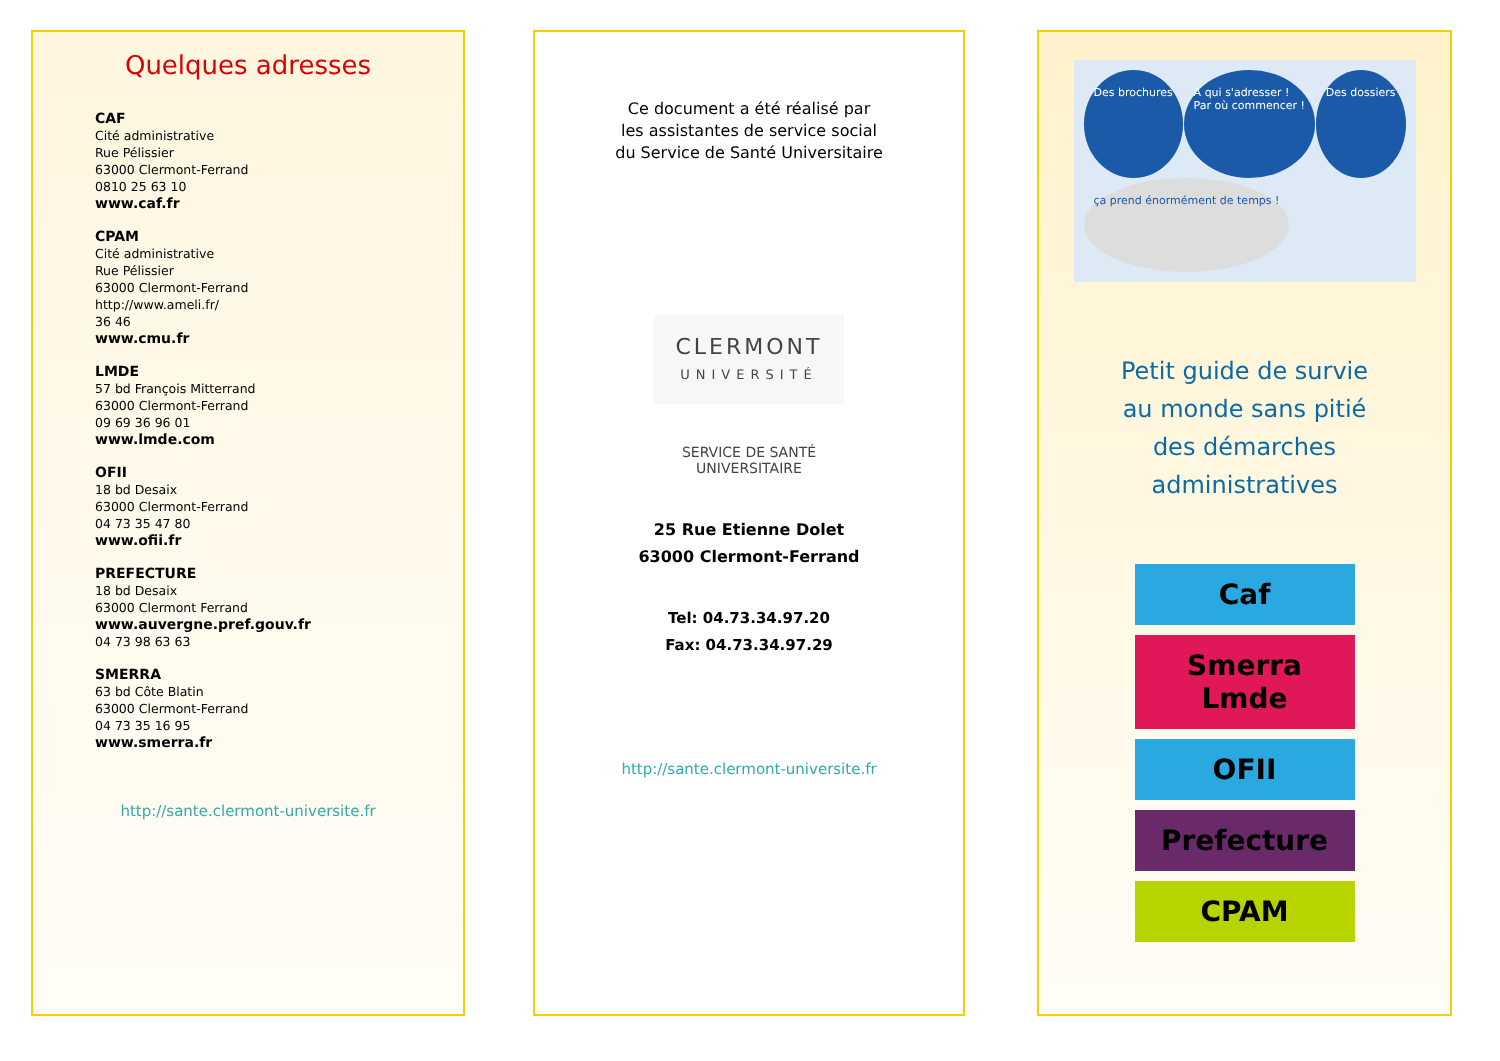Quelques adresses
CAF
Cité administrative
Rue Pélissier
63000 Clermont-Ferrand
0810 25 63 10
www.caf.fr
CPAM
Cité administrative
Rue Pélissier
63000 Clermont-Ferrand
http://www.ameli.fr/
36 46
www.cmu.fr
LMDE
57 bd François Mitterrand
63000 Clermont-Ferrand
09 69 36 96 01
www.lmde.com
OFII
18 bd Desaix
63000 Clermont-Ferrand
04 73 35 47 80
www.ofii.fr
PREFECTURE
18 bd Desaix
63000 Clermont Ferrand
www.auvergne.pref.gouv.fr
04 73 98 63 63
SMERRA
63 bd Côte Blatin
63000 Clermont-Ferrand
04 73 35 16 95
www.smerra.fr
http://sante.clermont-universite.fr
Ce document a été réalisé par
les assistantes de service social
du Service de Santé Universitaire
CLERMONT
UNIVERSITÉ
SERVICE DE SANTÉ
UNIVERSITAIRE
25 Rue Etienne Dolet
63000 Clermont-Ferrand
Tel: 04.73.34.97.20
Fax: 04.73.34.97.29
http://sante.clermont-universite.fr
Des brochures A qui s'adresser !
Par où commencer ! Des dossiers ça prend énormément de temps !
Petit guide de survie
au monde sans pitié
des démarches
administratives
Caf
Smerra Lmde
OFII
Prefecture
CPAM